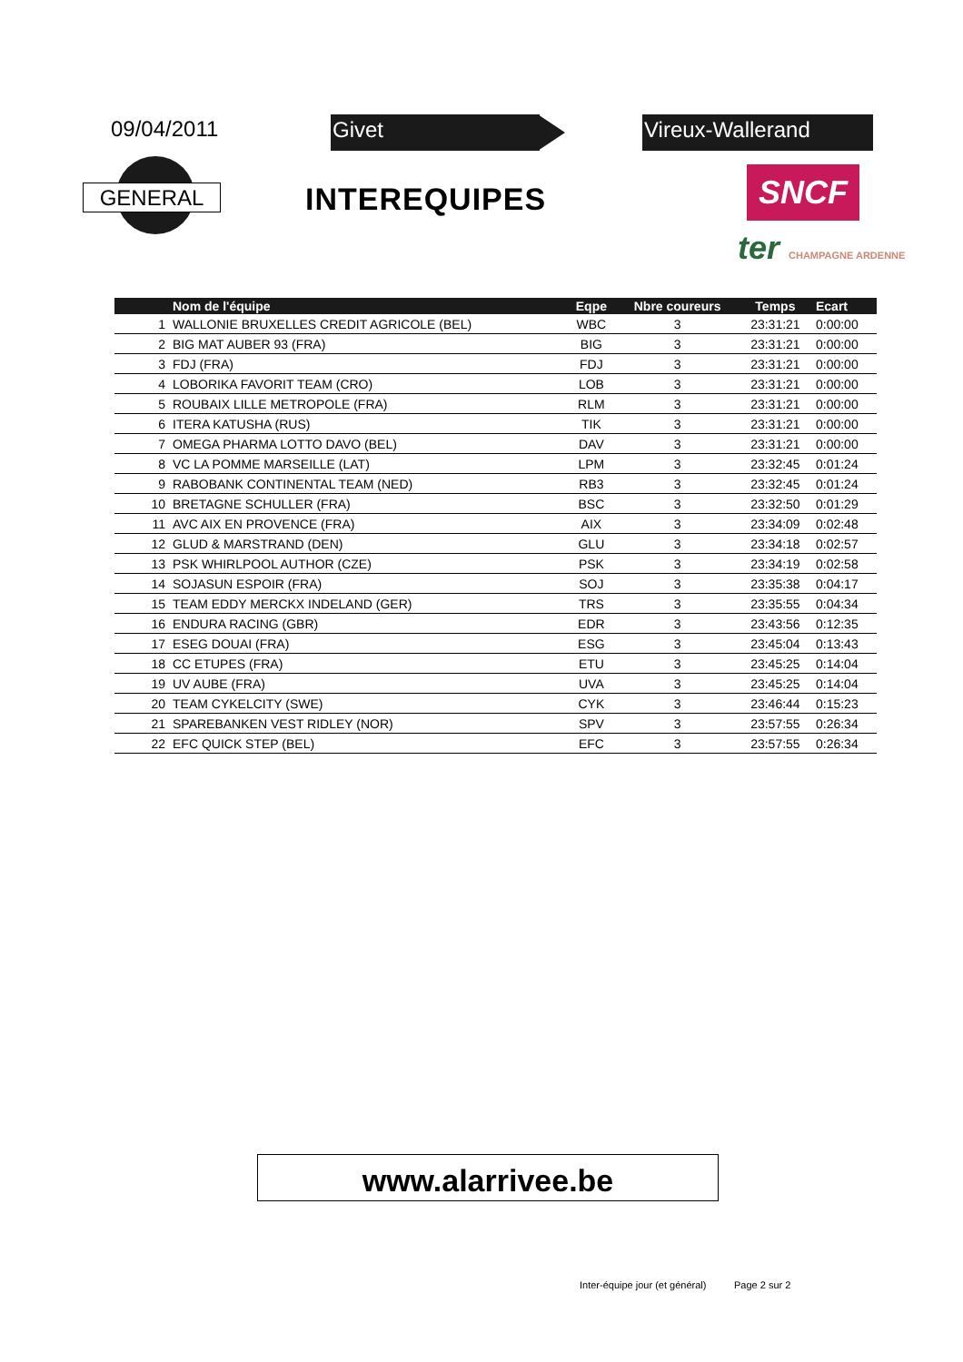09/04/2011 Givet Vireux-Wallerand
GENERAL INTEREQUIPES SNCF
ter CHAMPAGNE ARDENNE
| | Nom de l'équipe | Eqpe | Nbre coureurs | Temps | Ecart |
| --- | --- | --- | --- | --- | --- |
| 1 | WALLONIE BRUXELLES CREDIT AGRICOLE (BEL) | WBC | 3 | 23:31:21 | 0:00:00 |
| 2 | BIG MAT AUBER 93 (FRA) | BIG | 3 | 23:31:21 | 0:00:00 |
| 3 | FDJ (FRA) | FDJ | 3 | 23:31:21 | 0:00:00 |
| 4 | LOBORIKA FAVORIT TEAM (CRO) | LOB | 3 | 23:31:21 | 0:00:00 |
| 5 | ROUBAIX LILLE METROPOLE (FRA) | RLM | 3 | 23:31:21 | 0:00:00 |
| 6 | ITERA KATUSHA (RUS) | TIK | 3 | 23:31:21 | 0:00:00 |
| 7 | OMEGA PHARMA LOTTO DAVO (BEL) | DAV | 3 | 23:31:21 | 0:00:00 |
| 8 | VC LA POMME MARSEILLE (LAT) | LPM | 3 | 23:32:45 | 0:01:24 |
| 9 | RABOBANK CONTINENTAL TEAM (NED) | RB3 | 3 | 23:32:45 | 0:01:24 |
| 10 | BRETAGNE SCHULLER (FRA) | BSC | 3 | 23:32:50 | 0:01:29 |
| 11 | AVC AIX EN PROVENCE (FRA) | AIX | 3 | 23:34:09 | 0:02:48 |
| 12 | GLUD & MARSTRAND (DEN) | GLU | 3 | 23:34:18 | 0:02:57 |
| 13 | PSK WHIRLPOOL AUTHOR (CZE) | PSK | 3 | 23:34:19 | 0:02:58 |
| 14 | SOJASUN ESPOIR (FRA) | SOJ | 3 | 23:35:38 | 0:04:17 |
| 15 | TEAM EDDY MERCKX INDELAND (GER) | TRS | 3 | 23:35:55 | 0:04:34 |
| 16 | ENDURA RACING (GBR) | EDR | 3 | 23:43:56 | 0:12:35 |
| 17 | ESEG DOUAI (FRA) | ESG | 3 | 23:45:04 | 0:13:43 |
| 18 | CC ETUPES (FRA) | ETU | 3 | 23:45:25 | 0:14:04 |
| 19 | UV AUBE (FRA) | UVA | 3 | 23:45:25 | 0:14:04 |
| 20 | TEAM CYKELCITY (SWE) | CYK | 3 | 23:46:44 | 0:15:23 |
| 21 | SPAREBANKEN VEST RIDLEY (NOR) | SPV | 3 | 23:57:55 | 0:26:34 |
| 22 | EFC QUICK STEP (BEL) | EFC | 3 | 23:57:55 | 0:26:34 |
www.alarrivee.be
Inter-équipe jour (et général) Page 2 sur 2